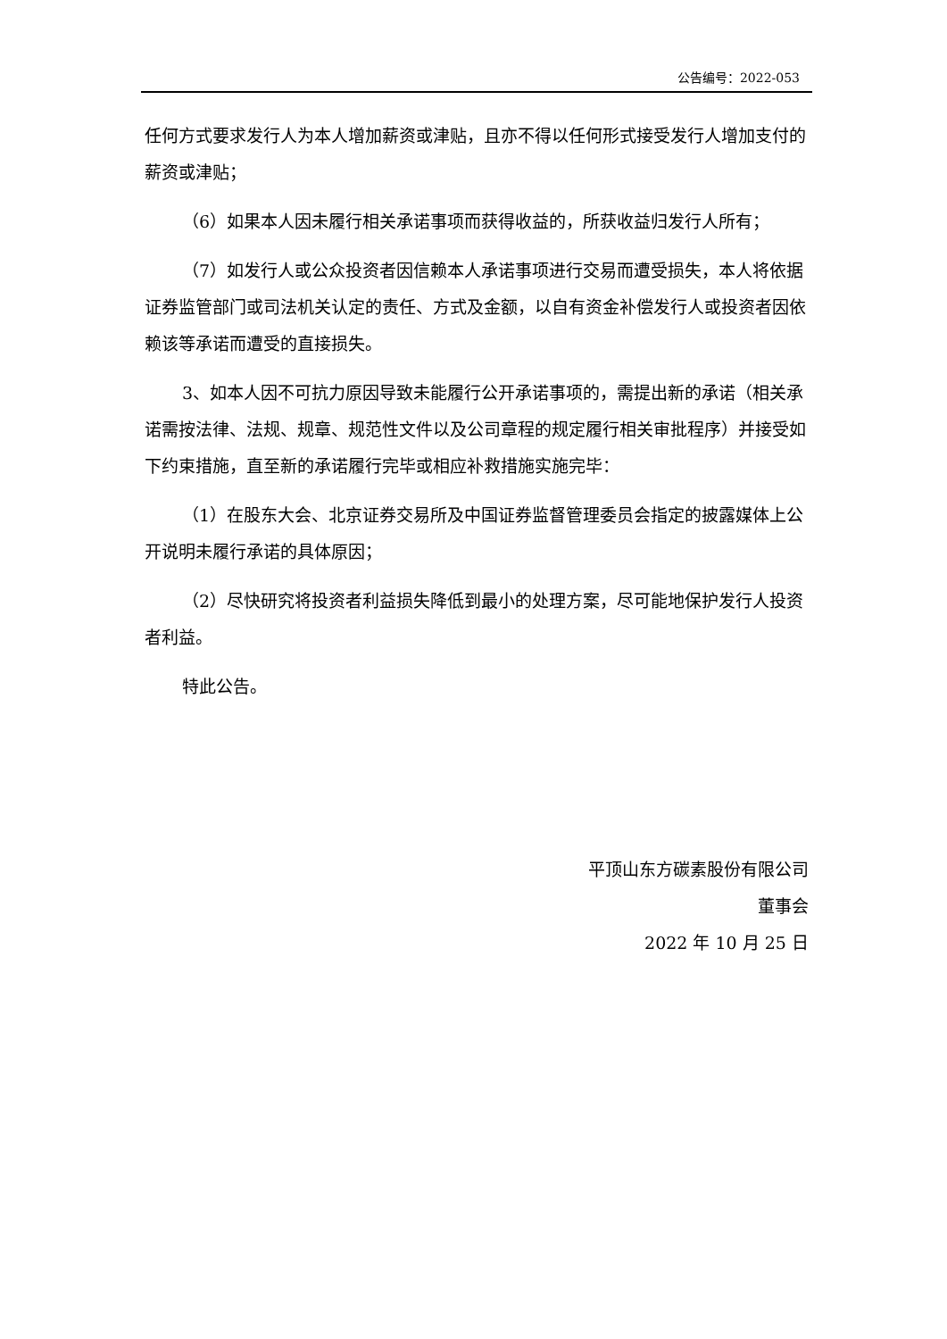公告编号：2022-053
任何方式要求发行人为本人增加薪资或津贴，且亦不得以任何形式接受发行人增加支付的薪资或津贴；
（6）如果本人因未履行相关承诺事项而获得收益的，所获收益归发行人所有；
（7）如发行人或公众投资者因信赖本人承诺事项进行交易而遭受损失，本人将依据证券监管部门或司法机关认定的责任、方式及金额，以自有资金补偿发行人或投资者因依赖该等承诺而遭受的直接损失。
3、如本人因不可抗力原因导致未能履行公开承诺事项的，需提出新的承诺（相关承诺需按法律、法规、规章、规范性文件以及公司章程的规定履行相关审批程序）并接受如下约束措施，直至新的承诺履行完毕或相应补救措施实施完毕：
（1）在股东大会、北京证券交易所及中国证券监督管理委员会指定的披露媒体上公开说明未履行承诺的具体原因；
（2）尽快研究将投资者利益损失降低到最小的处理方案，尽可能地保护发行人投资者利益。
特此公告。
平顶山东方碳素股份有限公司
董事会
2022 年 10 月 25 日